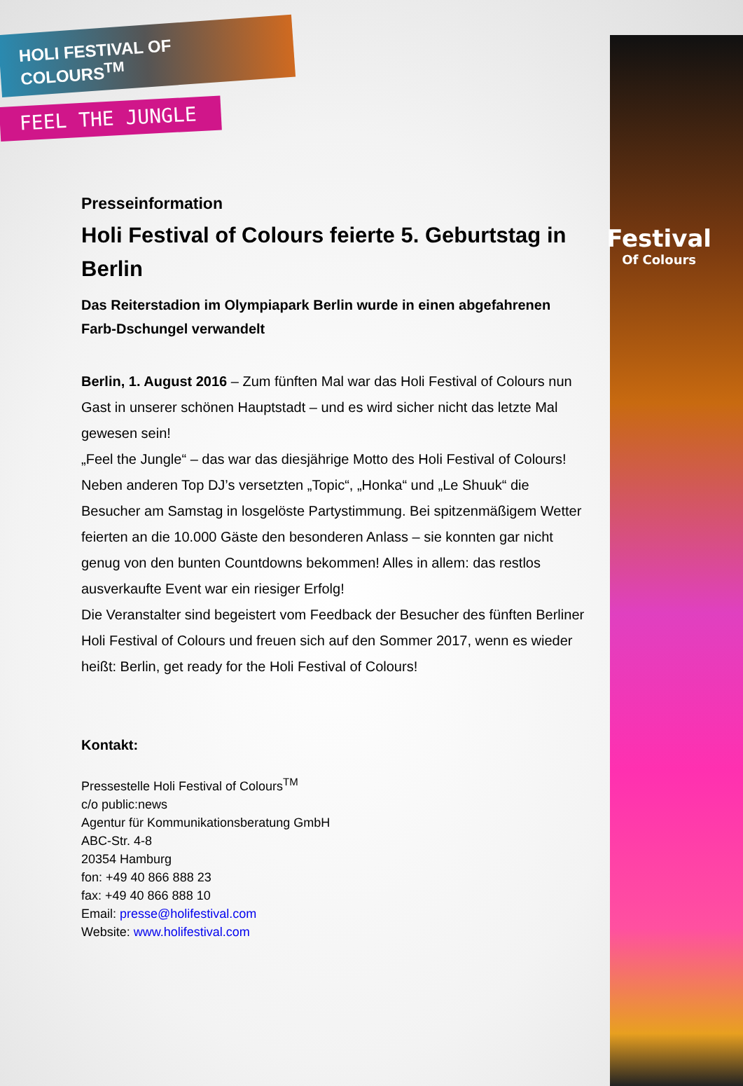Festival
Of Colours
HOLI FESTIVAL OF COLOURS<sup>TM</sup>
FEEL THE JUNGLE
Presseinformation
Holi Festival of Colours feierte 5. Geburtstag in Berlin
Das Reiterstadion im Olympiapark Berlin wurde in einen abgefahrenen Farb-Dschungel verwandelt
Berlin, 1. August 2016 – Zum fünften Mal war das Holi Festival of Colours nun Gast in unserer schönen Hauptstadt – und es wird sicher nicht das letzte Mal gewesen sein!
„Feel the Jungle“ – das war das diesjährige Motto des Holi Festival of Colours! Neben anderen Top DJ’s versetzten „Topic“, „Honka“ und „Le Shuuk“ die Besucher am Samstag in losgelöste Partystimmung. Bei spitzenmäßigem Wetter feierten an die 10.000 Gäste den besonderen Anlass – sie konnten gar nicht genug von den bunten Countdowns bekommen! Alles in allem: das restlos ausverkaufte Event war ein riesiger Erfolg!
Die Veranstalter sind begeistert vom Feedback der Besucher des fünften Berliner Holi Festival of Colours und freuen sich auf den Sommer 2017, wenn es wieder heißt: Berlin, get ready for the Holi Festival of Colours!
Kontakt:
Pressestelle Holi Festival of Colours<sup>TM</sup>
c/o public:news
Agentur für Kommunikationsberatung GmbH
ABC-Str. 4-8
20354 Hamburg
fon: +49 40 866 888 23
fax: +49 40 866 888 10
Email: presse@holifestival.com
Website: www.holifestival.com